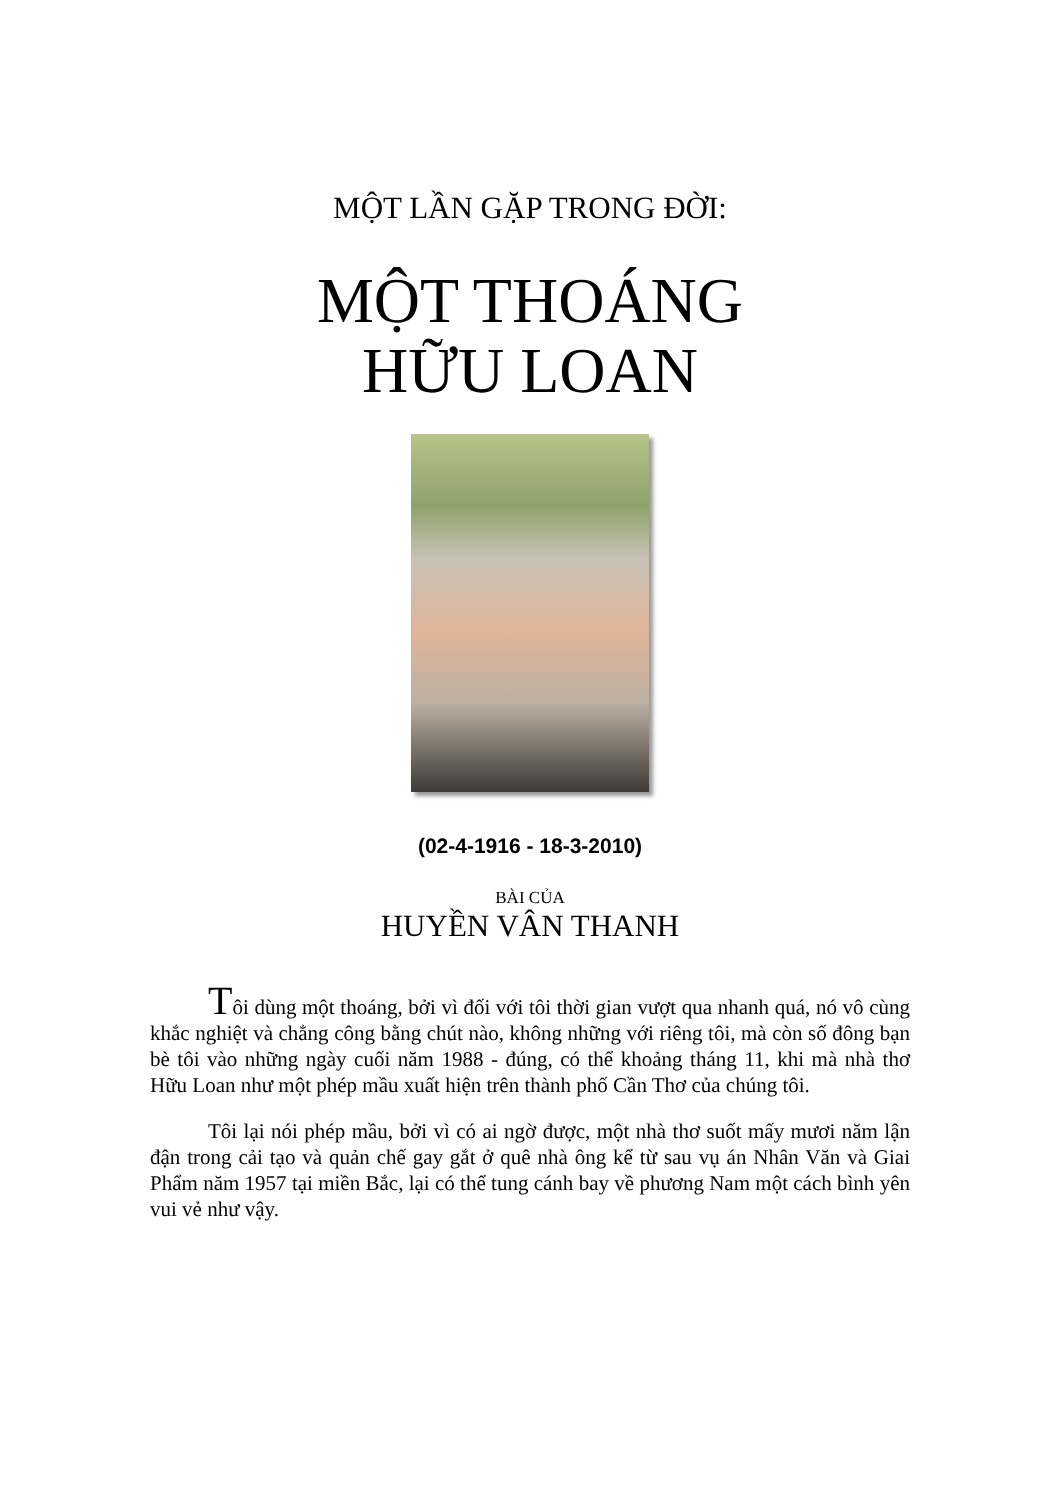MỘT LẦN GẶP TRONG ĐỜI:
MỘT THOÁNG
HỮU LOAN
(02-4-1916 - 18-3-2010)
BÀI CỦA
HUYỀN VÂN THANH
Tôi dùng một thoáng, bởi vì đối với tôi thời gian vượt qua nhanh quá, nó vô cùng khắc nghiệt và chẳng công bằng chút nào, không những với riêng tôi, mà còn số đông bạn bè tôi vào những ngày cuối năm 1988 - đúng, có thể khoảng tháng 11, khi mà nhà thơ Hữu Loan như một phép mầu xuất hiện trên thành phố Cần Thơ của chúng tôi.
Tôi lại nói phép mầu, bởi vì có ai ngờ được, một nhà thơ suốt mấy mươi năm lận đận trong cải tạo và quản chế gay gắt ở quê nhà ông kể từ sau vụ án Nhân Văn và Giai Phẩm năm 1957 tại miền Bắc, lại có thể tung cánh bay về phương Nam một cách bình yên vui vẻ như vậy.